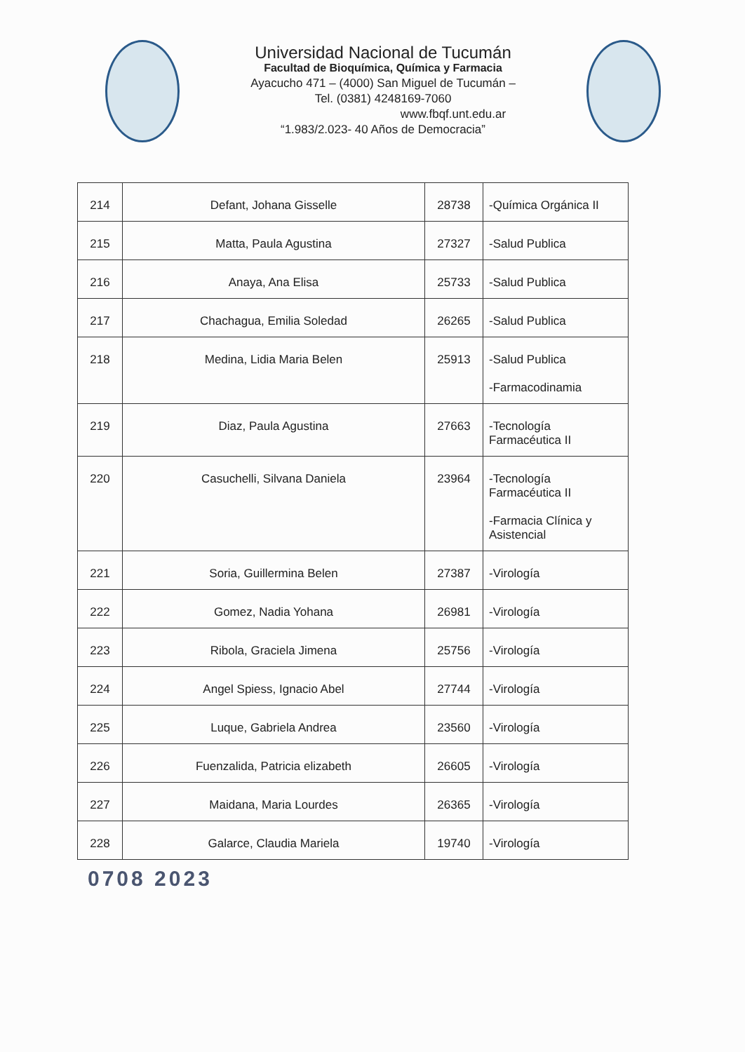Universidad Nacional de Tucumán
Facultad de Bioquímica, Química y Farmacia
Ayacucho 471 – (4000) San Miguel de Tucumán –
Tel. (0381) 4248169-7060
www.fbqf.unt.edu.ar
“1.983/2.023- 40 Años de Democracia”
| 214 | Defant, Johana Gisselle | 28738 | -Química Orgánica II |
| 215 | Matta, Paula Agustina | 27327 | -Salud Publica |
| 216 | Anaya, Ana Elisa | 25733 | -Salud Publica |
| 217 | Chachagua, Emilia Soledad | 26265 | -Salud Publica |
| 218 | Medina, Lidia Maria Belen | 25913 | -Salud Publica -Farmacodinamia |
| 219 | Diaz, Paula Agustina | 27663 | -Tecnología Farmacéutica II |
| 220 | Casuchelli, Silvana Daniela | 23964 | -Tecnología Farmacéutica II -Farmacia Clínica y Asistencial |
| 221 | Soria, Guillermina Belen | 27387 | -Virología |
| 222 | Gomez, Nadia Yohana | 26981 | -Virología |
| 223 | Ribola, Graciela Jimena | 25756 | -Virología |
| 224 | Angel Spiess, Ignacio Abel | 27744 | -Virología |
| 225 | Luque, Gabriela Andrea | 23560 | -Virología |
| 226 | Fuenzalida, Patricia elizabeth | 26605 | -Virología |
| 227 | Maidana, Maria Lourdes | 26365 | -Virología |
| 228 | Galarce, Claudia Mariela | 19740 | -Virología |
0708 2023